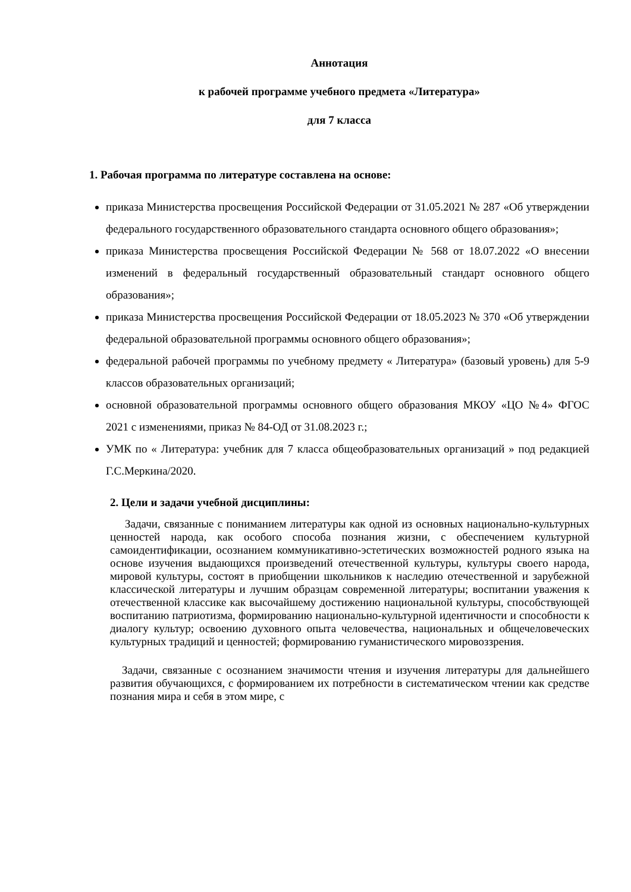Аннотация
к рабочей программе учебного предмета «Литература»
для 7 класса
1. Рабочая программа по литературе составлена на основе:
приказа Министерства просвещения Российской Федерации от 31.05.2021 № 287 «Об утверждении федерального государственного образовательного стандарта основного общего образования»;
приказа Министерства просвещения Российской Федерации № 568 от 18.07.2022 «О внесении изменений в федеральный государственный образовательный стандарт основного общего образования»;
приказа Министерства просвещения Российской Федерации от 18.05.2023 № 370 «Об утверждении федеральной образовательной программы основного общего образования»;
федеральной рабочей программы по учебному предмету « Литература» (базовый уровень) для 5-9 классов образовательных организаций;
основной образовательной программы основного общего образования МКОУ «ЦО №4» ФГОС 2021 с изменениями, приказ № 84-ОД от 31.08.2023 г.;
УМК по « Литература: учебник для 7 класса общеобразовательных организаций » под редакцией Г.С.Меркина/2020.
2. Цели и задачи учебной дисциплины:
Задачи, связанные с пониманием литературы как одной из основных национально-культурных ценностей народа, как особого способа познания жизни, с обеспечением культурной самоидентификации, осознанием коммуникативно-эстетических возможностей родного языка на основе изучения выдающихся произведений отечественной культуры, культуры своего народа, мировой культуры, состоят в приобщении школьников к наследию отечественной и зарубежной классической литературы и лучшим образцам современной литературы; воспитании уважения к отечественной классике как высочайшему достижению национальной культуры, способствующей воспитанию патриотизма, формированию национально-культурной идентичности и способности к диалогу культур; освоению духовного опыта человечества, национальных и общечеловеческих культурных традиций и ценностей; формированию гуманистического мировоззрения.
Задачи, связанные с осознанием значимости чтения и изучения литературы для дальнейшего развития обучающихся, с формированием их потребности в систематическом чтении как средстве познания мира и себя в этом мире, с